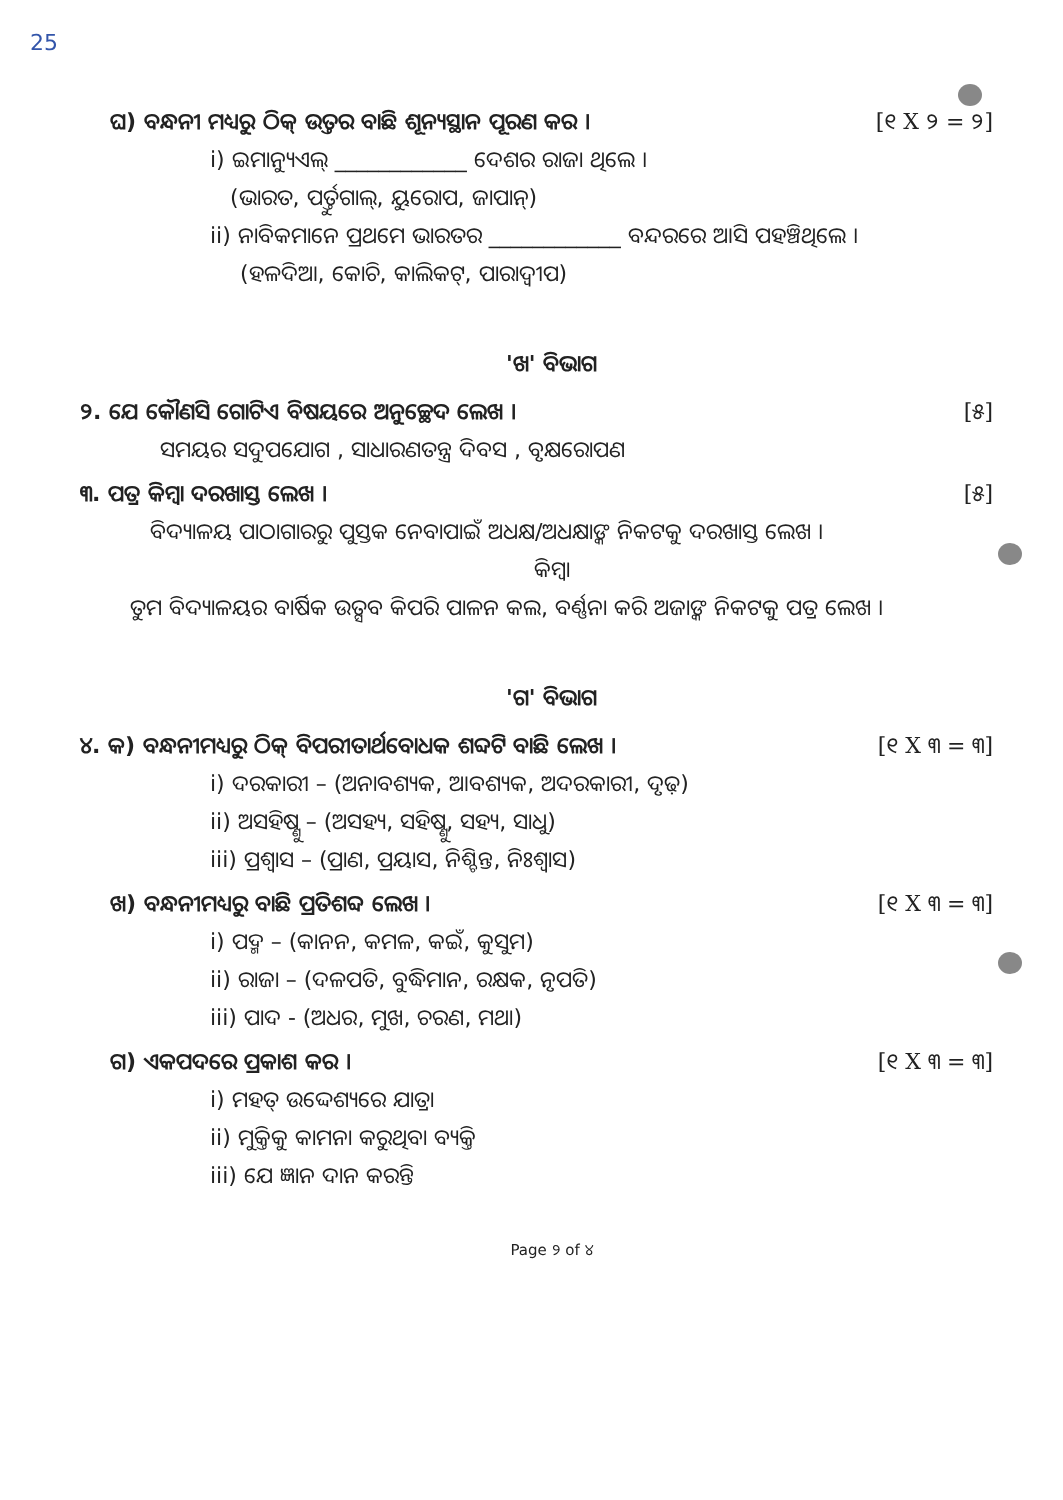25
ଘ) ବନ୍ଧନୀ ମଧ୍ୟରୁ ଠିକ୍ ଉତ୍ତର ବାଛି ଶୂନ୍ୟସ୍ଥାନ ପୂରଣ କର । [୧ X ୨ = ୨]
i) ଇମାନ୍ୟୁଏଲ୍ ____________ ଦେଶର ରାଜା ଥିଲେ ।
(ଭାରତ, ପର୍ତ୍ତୁଗାଲ୍, ୟୁରୋପ, ଜାପାନ୍)
ii) ନାବିକମାନେ ପ୍ରଥମେ ଭାରତର ____________ ବନ୍ଦରରେ ଆସି ପହଞ୍ଚିଥିଲେ ।
(ହଳଦିଆ, କୋଚି, କାଲିକଟ୍, ପାରାଦ୍ୱୀପ)
'ଖ' ବିଭାଗ
୨. ଯେ କୌଣସି ଗୋଟିଏ ବିଷୟରେ ଅନୁଚ୍ଛେଦ ଲେଖ । [୫]
ସମୟର ସଦୁପଯୋଗ , ସାଧାରଣତନ୍ତ୍ର ଦିବସ , ବୃକ୍ଷରୋପଣ
୩. ପତ୍ର କିମ୍ବା ଦରଖାସ୍ତ ଲେଖ । [୫]
ବିଦ୍ୟାଳୟ ପାଠାଗାରରୁ ପୁସ୍ତକ ନେବାପାଇଁ ଅଧକ୍ଷ/ଅଧକ୍ଷାଙ୍କ ନିକଟକୁ ଦରଖାସ୍ତ ଲେଖ ।
କିମ୍ବା
ତୁମ ବିଦ୍ୟାଳୟର ବାର୍ଷିକ ଉତ୍ସବ କିପରି ପାଳନ କଲ, ବର୍ଣ୍ଣନା କରି ଅଜାଙ୍କ ନିକଟକୁ ପତ୍ର ଲେଖ ।
'ଗ' ବିଭାଗ
୪. କ) ବନ୍ଧନୀମଧ୍ୟରୁ ଠିକ୍ ବିପରୀତାର୍ଥବୋଧକ ଶବ୍ଦଟି ବାଛି ଲେଖ । [୧ X ୩ = ୩]
i) ଦରକାରୀ – (ଅନାବଶ୍ୟକ, ଆବଶ୍ୟକ, ଅଦରକାରୀ, ଦୃଢ଼)
ii) ଅସହିଷ୍ଣୁ – (ଅସହ୍ୟ, ସହିଷ୍ଣୁ, ସହ୍ୟ, ସାଧୁ)
iii) ପ୍ରଶ୍ୱାସ – (ପ୍ରାଣ, ପ୍ରୟାସ, ନିଶ୍ଚିନ୍ତ, ନିଃଶ୍ୱାସ)
ଖ) ବନ୍ଧନୀମଧ୍ୟରୁ ବାଛି ପ୍ରତିଶବ୍ଦ ଲେଖ । [୧ X ୩ = ୩]
i) ପଦ୍ମ – (କାନନ, କମଳ, କଇଁ, କୁସୁମ)
ii) ରାଜା – (ଦଳପତି, ବୁଦ୍ଧିମାନ, ରକ୍ଷକ, ନୃପତି)
iii) ପାଦ - (ଅଧର, ମୁଖ, ଚରଣ, ମଥା)
ଗ) ଏକପଦରେ ପ୍ରକାଶ କର । [୧ X ୩ = ୩]
i) ମହତ୍ ଉଦ୍ଦେଶ୍ୟରେ ଯାତ୍ରା
ii) ମୁକ୍ତିକୁ କାମନା କରୁଥିବା ବ୍ୟକ୍ତି
iii) ଯେ ଜ୍ଞାନ ଦାନ କରନ୍ତି
Page ୨ of ୪